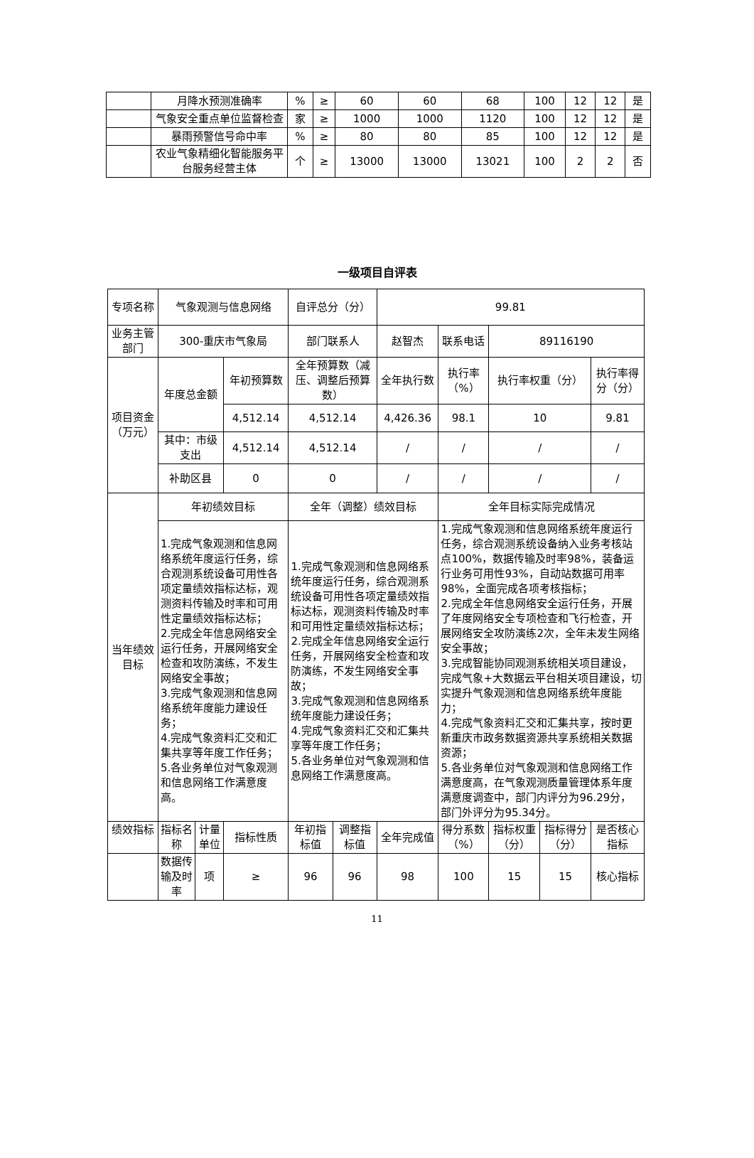| | 月降水预测准确率 | % | ≥ | 60 | 60 | 68 | 100 | 12 | 12 | 是 |
| | 气象安全重点单位监督检查 | 家 | ≥ | 1000 | 1000 | 1120 | 100 | 12 | 12 | 是 |
| | 暴雨预警信号命中率 | % | ≥ | 80 | 80 | 85 | 100 | 12 | 12 | 是 |
| | 农业气象精细化智能服务平台服务经营主体 | 个 | ≥ | 13000 | 13000 | 13021 | 100 | 2 | 2 | 否 |
一级项目自评表
| 专项名称 | 气象观测与信息网络 | | | 自评总分（分） | | 99.81 | | | | | |
| 业务主管部门 | 300-重庆市气象局 | | | 部门联系人 | | 赵智杰 | | 联系电话 | 89116190 | | |
| 项目资金（万元） | 年度总金额 | | 年初预算数 | 全年预算数（减压、调整后预算数） | | 全年执行数 | | 执行率（%） | 执行率权重（分） | | 执行率得分（分） |
| | | | 4,512.14 | 4,512.14 | | 4,426.36 | | 98.1 | 10 | | 9.81 |
| | 其中：市级支出 | | 4,512.14 | 4,512.14 | | / | | / | / | | / |
| | 补助区县 | | 0 | 0 | | / | | / | / | | / |
| 当年绩效目标 | 年初绩效目标 | | | 全年（调整）绩效目标 | | | 全年目标实际完成情况 | | | | |
| | 1.完成气象观测和信息网络系统年度运行任务，综合观测系统设备可用性各项定量绩效指标达标，观测资料传输及时率和可用性定量绩效指标达标； 2.完成全年信息网络安全运行任务，开展网络安全检查和攻防演练，不发生网络安全事故； 3.完成气象观测和信息网络系统年度能力建设任务； 4.完成气象资料汇交和汇集共享等年度工作任务； 5.各业务单位对气象观测和信息网络工作满意度高。 | | | 1.完成气象观测和信息网络系统年度运行任务，综合观测系统设备可用性各项定量绩效指标达标，观测资料传输及时率和可用性定量绩效指标达标； 2.完成全年信息网络安全运行任务，开展网络安全检查和攻防演练，不发生网络安全事故； 3.完成气象观测和信息网络系统年度能力建设任务； 4.完成气象资料汇交和汇集共享等年度工作任务； 5.各业务单位对气象观测和信息网络工作满意度高。 | | | 1.完成气象观测和信息网络系统年度运行任务，综合观测系统设备纳入业务考核站点100%，数据传输及时率98%，装备运行业务可用性93%，自动站数据可用率98%，全面完成各项考核指标； 2.完成全年信息网络安全运行任务，开展了年度网络安全专项检查和飞行检查，开展网络安全攻防演练2次，全年未发生网络安全事故； 3.完成智能协同观测系统相关项目建设，完成气象+大数据云平台相关项目建设，切实提升气象观测和信息网络系统年度能力； 4.完成气象资料汇交和汇集共享，按时更新重庆市政务数据资源共享系统相关数据资源； 5.各业务单位对气象观测和信息网络工作满意度高，在气象观测质量管理体系年度满意度调查中，部门内评分为96.29分，部门外评分为95.34分。 | | | | |
| 绩效指标 | 指标名称 | 计量单位 | 指标性质 | 年初指标值 | 调整指标值 | 全年完成值 | 得分系数（%） | | 指标权重（分） | 指标得分（分） | 是否核心指标 |
| | 数据传输及时率 | 项 | ≥ | 96 | 96 | 98 | 100 | | 15 | 15 | 核心指标 |
11